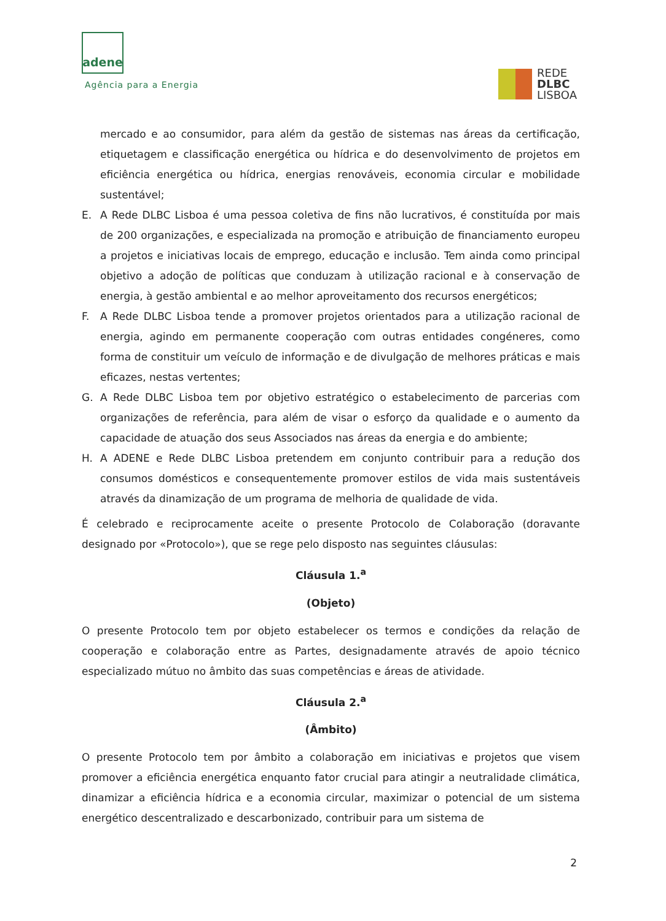adene
Agência para a Energia
REDE
DLBC
LISBOA
mercado e ao consumidor, para além da gestão de sistemas nas áreas da certificação, etiquetagem e classificação energética ou hídrica e do desenvolvimento de projetos em eficiência energética ou hídrica, energias renováveis, economia circular e mobilidade sustentável;
E. A Rede DLBC Lisboa é uma pessoa coletiva de fins não lucrativos, é constituída por mais de 200 organizações, e especializada na promoção e atribuição de financiamento europeu a projetos e iniciativas locais de emprego, educação e inclusão. Tem ainda como principal objetivo a adoção de políticas que conduzam à utilização racional e à conservação de energia, à gestão ambiental e ao melhor aproveitamento dos recursos energéticos;
F. A Rede DLBC Lisboa tende a promover projetos orientados para a utilização racional de energia, agindo em permanente cooperação com outras entidades congéneres, como forma de constituir um veículo de informação e de divulgação de melhores práticas e mais eficazes, nestas vertentes;
G. A Rede DLBC Lisboa tem por objetivo estratégico o estabelecimento de parcerias com organizações de referência, para além de visar o esforço da qualidade e o aumento da capacidade de atuação dos seus Associados nas áreas da energia e do ambiente;
H. A ADENE e Rede DLBC Lisboa pretendem em conjunto contribuir para a redução dos consumos domésticos e consequentemente promover estilos de vida mais sustentáveis através da dinamização de um programa de melhoria de qualidade de vida.
É celebrado e reciprocamente aceite o presente Protocolo de Colaboração (doravante designado por «Protocolo»), que se rege pelo disposto nas seguintes cláusulas:
Cláusula 1.<sup>a</sup>
(Objeto)
O presente Protocolo tem por objeto estabelecer os termos e condições da relação de cooperação e colaboração entre as Partes, designadamente através de apoio técnico especializado mútuo no âmbito das suas competências e áreas de atividade.
Cláusula 2.<sup>a</sup>
(Âmbito)
O presente Protocolo tem por âmbito a colaboração em iniciativas e projetos que visem promover a eficiência energética enquanto fator crucial para atingir a neutralidade climática, dinamizar a eficiência hídrica e a economia circular, maximizar o potencial de um sistema energético descentralizado e descarbonizado, contribuir para um sistema de
2